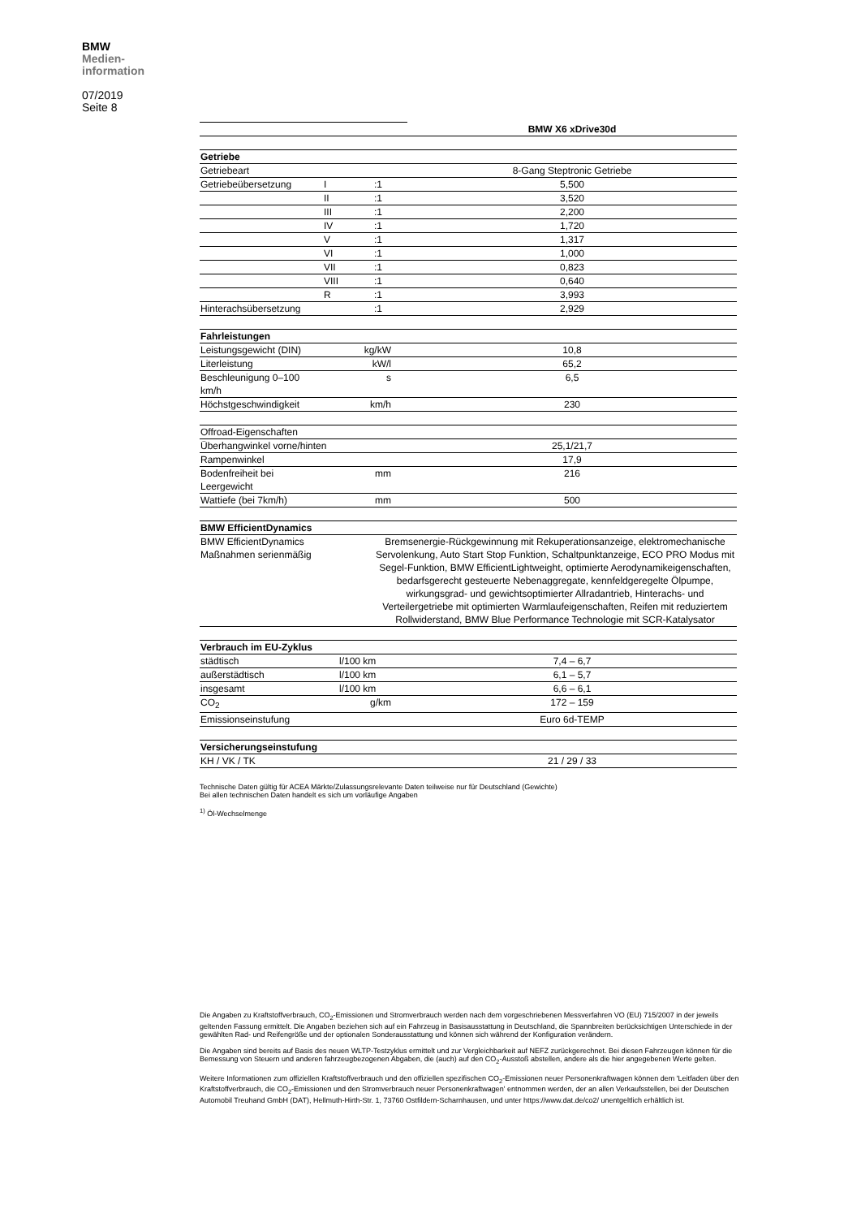BMW
Medien-
information
07/2019
Seite 8
| | | | BMW X6 xDrive30d |
| Getriebe | | | |
| Getriebeart | | | 8-Gang Steptronic Getriebe |
| Getriebeübersetzung | I | :1 | 5,500 |
| | II | :1 | 3,520 |
| | III | :1 | 2,200 |
| | IV | :1 | 1,720 |
| | V | :1 | 1,317 |
| | VI | :1 | 1,000 |
| | VII | :1 | 0,823 |
| | VIII | :1 | 0,640 |
| | R | :1 | 3,993 |
| Hinterachsübersetzung | | :1 | 2,929 |
| Fahrleistungen | | | |
| Leistungsgewicht (DIN) | kg/kW | | 10,8 |
| Literleistung | kW/l | | 65,2 |
| Beschleunigung 0–100 km/h | s | | 6,5 |
| Höchstgeschwindigkeit | km/h | | 230 |
| Offroad-Eigenschaften | | | |
| Überhangwinkel vorne/hinten | | | 25,1/21,7 |
| Rampenwinkel | | | 17,9 |
| Bodenfreiheit bei Leergewicht | mm | | 216 |
| Wattiefe (bei 7km/h) | mm | | 500 |
| BMW EfficientDynamics | | | |
| BMW EfficientDynamics Maßnahmen serienmäßig | | Bremsenergie-Rückgewinnung mit Rekuperationsanzeige, elektromechanische Servolenkung, Auto Start Stop Funktion, Schaltpunktanzeige, ECO PRO Modus mit Segel-Funktion, BMW EfficientLightweight, optimierte Aerodynamikeigenschaften, bedarfsgerecht gesteuerte Nebenaggregate, kennfeldgeregelte Ölpumpe, wirkungsgrad- und gewichtsoptimierter Allradantrieb, Hinterachs- und Verteilergetriebe mit optimierten Warmlaufeigenschaften, Reifen mit reduziertem Rollwiderstand, BMW Blue Performance Technologie mit SCR-Katalysator | |
| Verbrauch im EU-Zyklus | | | |
| städtisch | l/100 km | | 7,4 – 6,7 |
| außerstädtisch | l/100 km | | 6,1 – 5,7 |
| insgesamt | l/100 km | | 6,6 – 6,1 |
| CO<sub>2</sub> | g/km | | 172 – 159 |
| Emissionseinstufung | | | Euro 6d-TEMP |
| Versicherungseinstufung | | | |
| KH / VK / TK | | | 21 / 29 / 33 |
Technische Daten gültig für ACEA Märkte/Zulassungsrelevante Daten teilweise nur für Deutschland (Gewichte)
Bei allen technischen Daten handelt es sich um vorläufige Angaben
<sup>1)</sup> Öl-Wechselmenge
Die Angaben zu Kraftstoffverbrauch, CO<sub>2</sub>-Emissionen und Stromverbrauch werden nach dem vorgeschriebenen Messverfahren VO (EU) 715/2007 in der jeweils geltenden Fassung ermittelt. Die Angaben beziehen sich auf ein Fahrzeug in Basisausstattung in Deutschland, die Spannbreiten berücksichtigen Unterschiede in der gewählten Rad- und Reifengröße und der optionalen Sonderausstattung und können sich während der Konfiguration verändern.
Die Angaben sind bereits auf Basis des neuen WLTP-Testzyklus ermittelt und zur Vergleichbarkeit auf NEFZ zurückgerechnet. Bei diesen Fahrzeugen können für die Bemessung von Steuern und anderen fahrzeugbezogenen Abgaben, die (auch) auf den CO<sub>2</sub>-Ausstoß abstellen, andere als die hier angegebenen Werte gelten.
Weitere Informationen zum offiziellen Kraftstoffverbrauch und den offiziellen spezifischen CO<sub>2</sub>-Emissionen neuer Personenkraftwagen können dem 'Leitfaden über den Kraftstoffverbrauch, die CO<sub>2</sub>-Emissionen und den Stromverbrauch neuer Personenkraftwagen' entnommen werden, der an allen Verkaufsstellen, bei der Deutschen Automobil Treuhand GmbH (DAT), Hellmuth-Hirth-Str. 1, 73760 Ostfildern-Scharnhausen, und unter https://www.dat.de/co2/ unentgeltlich erhältlich ist.